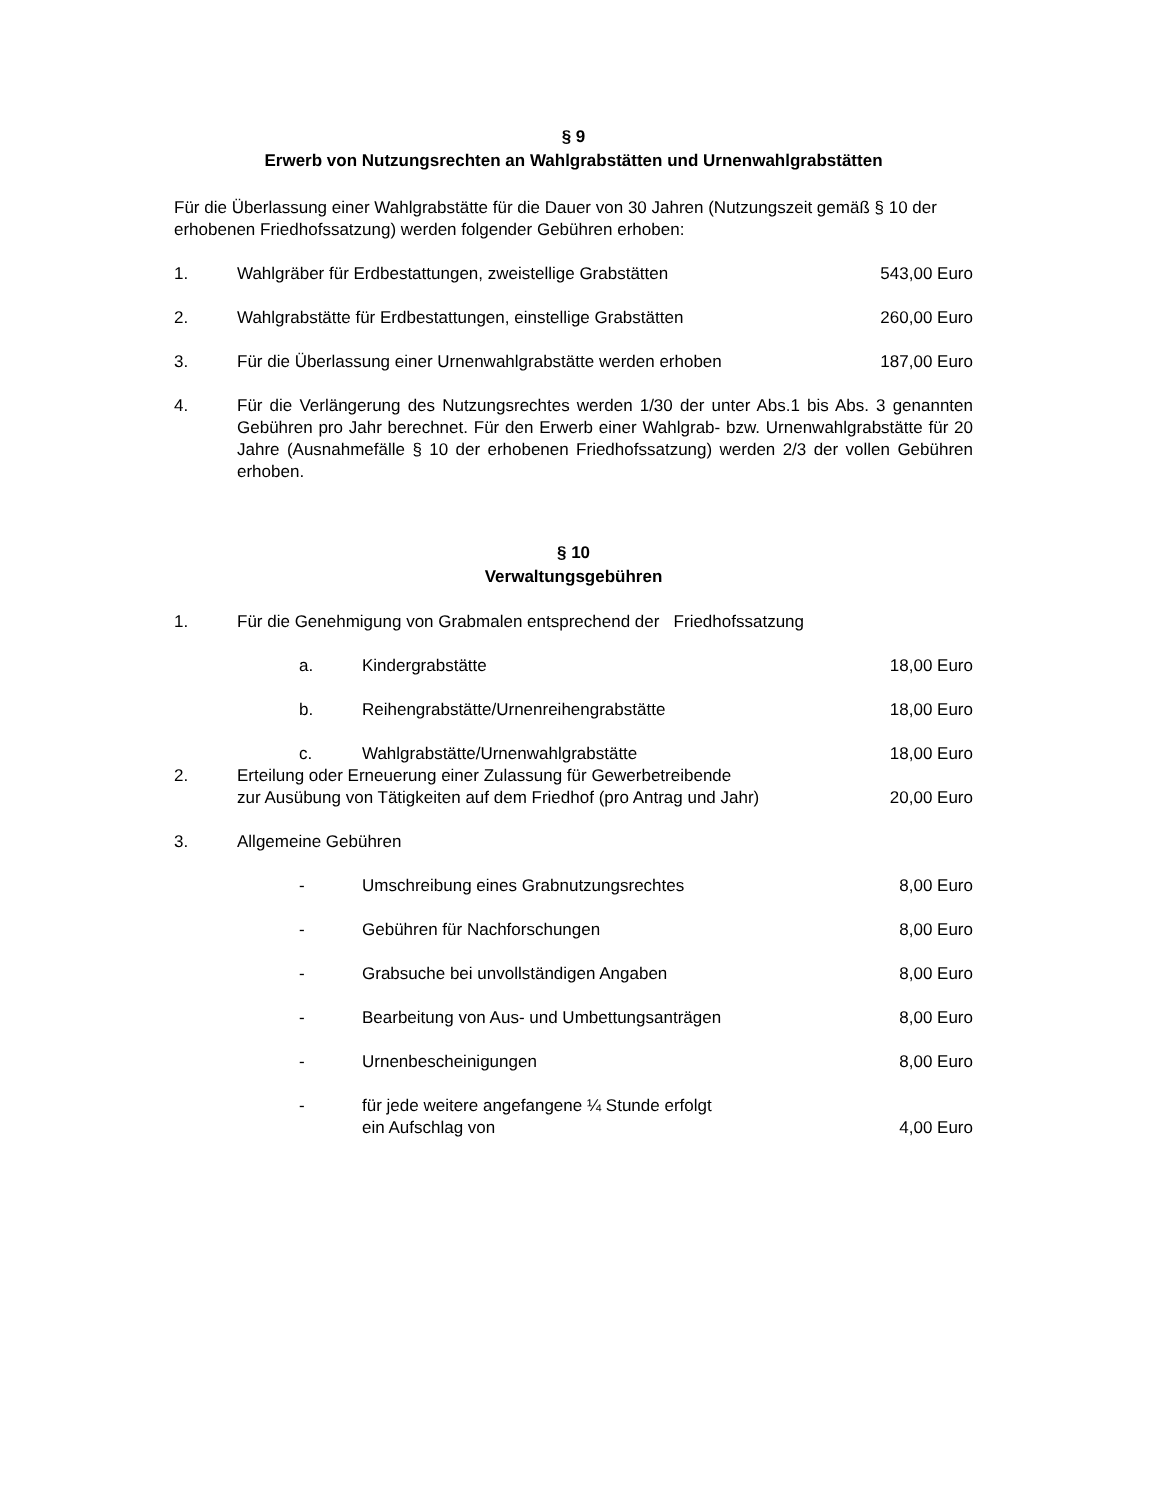§ 9
Erwerb von Nutzungsrechten an Wahlgrabstätten und Urnenwahlgrabstätten
Für die Überlassung einer Wahlgrabstätte für die Dauer von 30 Jahren (Nutzungszeit gemäß § 10 der erhobenen Friedhofssatzung) werden folgender Gebühren erhoben:
1. Wahlgräber für Erdbestattungen, zweistellige Grabstätten
543,00 Euro
2. Wahlgrabstätte für Erdbestattungen, einstellige Grabstätten
260,00 Euro
3. Für die Überlassung einer Urnenwahlgrabstätte werden erhoben
187,00 Euro
4. Für die Verlängerung des Nutzungsrechtes werden 1/30 der unter Abs.1 bis Abs. 3 genannten Gebühren pro Jahr berechnet. Für den Erwerb einer Wahlgrab- bzw. Urnenwahlgrabstätte für 20 Jahre (Ausnahmefälle § 10 der erhobenen Friedhofssatzung) werden 2/3 der vollen Gebühren erhoben.
§ 10
Verwaltungsgebühren
1. Für die Genehmigung von Grabmalen entsprechend der Friedhofssatzung
a. Kindergrabstätte 18,00 Euro
b. Reihengrabstätte/Urnenreihengrabstätte
18,00 Euro
c. Wahlgrabstätte/Urnenwahlgrabstätte
18,00 Euro
2. Erteilung oder Erneuerung einer Zulassung für Gewerbetreibende
zur Ausübung von Tätigkeiten auf dem Friedhof (pro Antrag und Jahr)
20,00 Euro
3. Allgemeine Gebühren
- Umschreibung eines Grabnutzungsrechtes
8,00 Euro
- Gebühren für Nachforschungen 8,00 Euro
- Grabsuche bei unvollständigen Angaben
8,00 Euro
- Bearbeitung von Aus- und Umbettungsanträgen
8,00 Euro
- Urnenbescheinigungen 8,00 Euro
- für jede weitere angefangene ¼ Stunde erfolgt
ein Aufschlag von
4,00 Euro